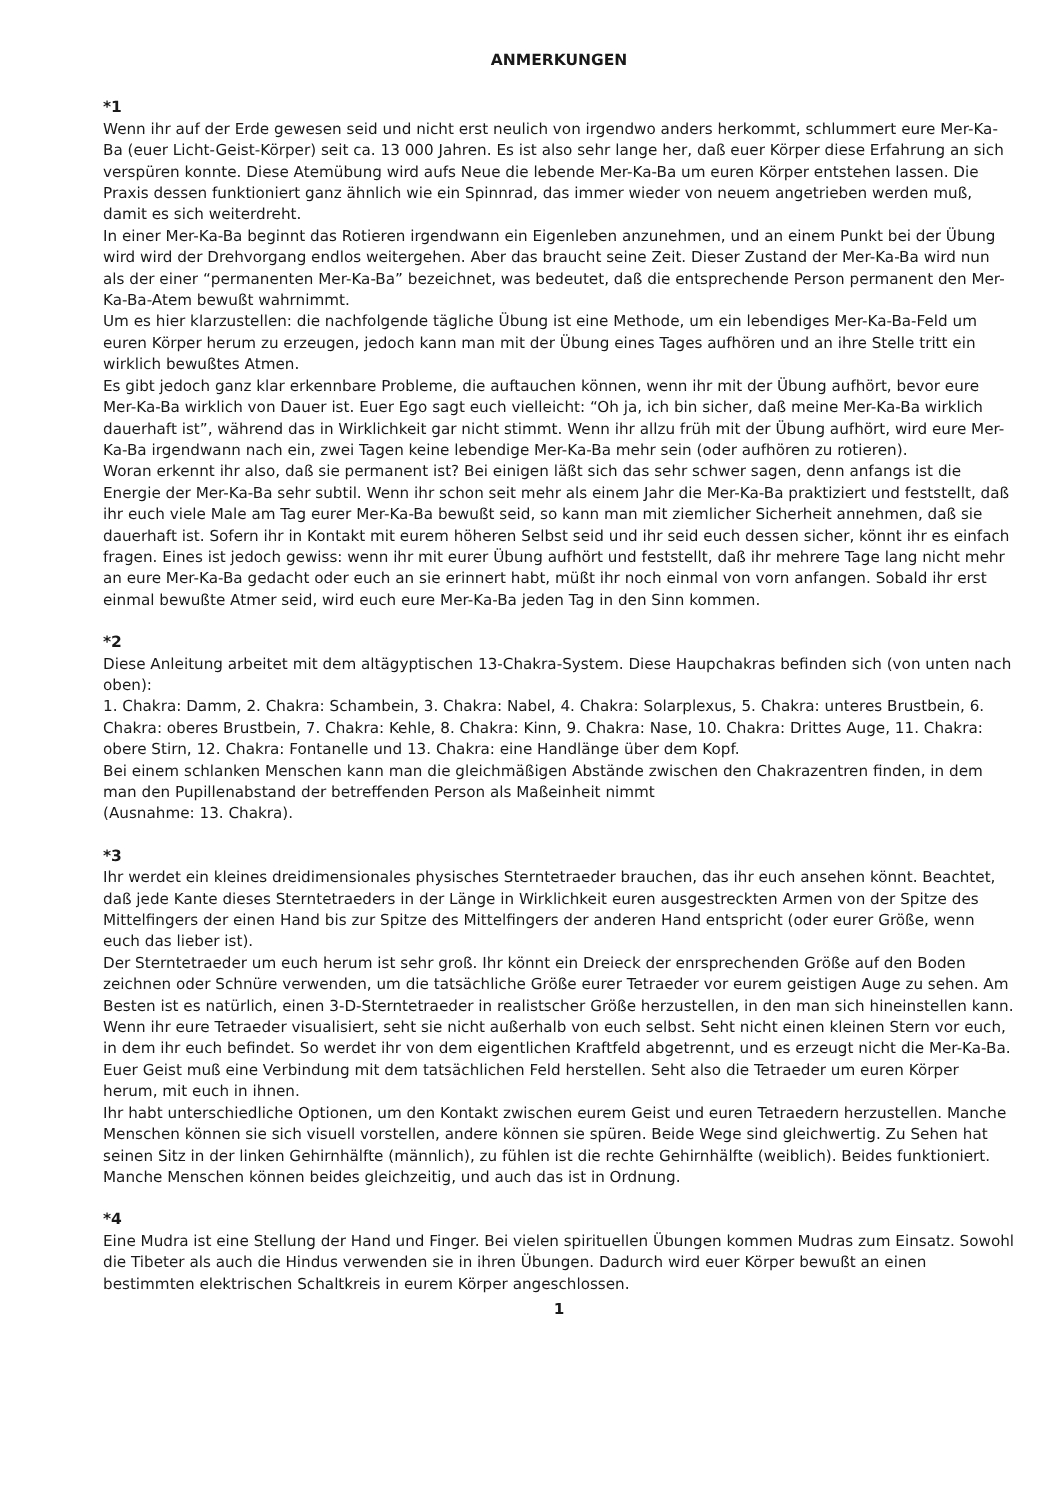ANMERKUNGEN
*1
Wenn ihr auf der Erde gewesen seid und nicht erst neulich von irgendwo anders herkommt, schlummert eure Mer-Ka-Ba (euer Licht-Geist-Körper) seit ca. 13 000 Jahren. Es ist also sehr lange her, daß euer Körper diese Erfahrung an sich verspüren konnte. Diese Atemübung wird aufs Neue die lebende Mer-Ka-Ba um euren Körper entstehen lassen. Die Praxis dessen funktioniert ganz ähnlich wie ein Spinnrad, das immer wieder von neuem angetrieben werden muß, damit es sich weiterdreht.
In einer Mer-Ka-Ba beginnt das Rotieren irgendwann ein Eigenleben anzunehmen, und an einem Punkt bei der Übung wird wird der Drehvorgang endlos weitergehen. Aber das braucht seine Zeit. Dieser Zustand der Mer-Ka-Ba wird nun als der einer “permanenten Mer-Ka-Ba” bezeichnet, was bedeutet, daß die entsprechende Person permanent den Mer-Ka-Ba-Atem bewußt wahrnimmt.
Um es hier klarzustellen: die nachfolgende tägliche Übung ist eine Methode, um ein lebendiges Mer-Ka-Ba-Feld um euren Körper herum zu erzeugen, jedoch kann man mit der Übung eines Tages aufhören und an ihre Stelle tritt ein wirklich bewußtes Atmen.
Es gibt jedoch ganz klar erkennbare Probleme, die auftauchen können, wenn ihr mit der Übung aufhört, bevor eure Mer-Ka-Ba wirklich von Dauer ist. Euer Ego sagt euch vielleicht: “Oh ja, ich bin sicher, daß meine Mer-Ka-Ba wirklich dauerhaft ist”, während das in Wirklichkeit gar nicht stimmt. Wenn ihr allzu früh mit der Übung aufhört, wird eure Mer-Ka-Ba irgendwann nach ein, zwei Tagen keine lebendige Mer-Ka-Ba mehr sein (oder aufhören zu rotieren).
Woran erkennt ihr also, daß sie permanent ist? Bei einigen läßt sich das sehr schwer sagen, denn anfangs ist die Energie der Mer-Ka-Ba sehr subtil. Wenn ihr schon seit mehr als einem Jahr die Mer-Ka-Ba praktiziert und feststellt, daß ihr euch viele Male am Tag eurer Mer-Ka-Ba bewußt seid, so kann man mit ziemlicher Sicherheit annehmen, daß sie dauerhaft ist. Sofern ihr in Kontakt mit eurem höheren Selbst seid und ihr seid euch dessen sicher, könnt ihr es einfach fragen. Eines ist jedoch gewiss: wenn ihr mit eurer Übung aufhört und feststellt, daß ihr mehrere Tage lang nicht mehr an eure Mer-Ka-Ba gedacht oder euch an sie erinnert habt, müßt ihr noch einmal von vorn anfangen. Sobald ihr erst einmal bewußte Atmer seid, wird euch eure Mer-Ka-Ba jeden Tag in den Sinn kommen.
*2
Diese Anleitung arbeitet mit dem altägyptischen 13-Chakra-System. Diese Haupchakras befinden sich (von unten nach oben):
1. Chakra: Damm, 2. Chakra: Schambein, 3. Chakra: Nabel, 4. Chakra: Solarplexus, 5. Chakra: unteres Brustbein, 6. Chakra: oberes Brustbein, 7. Chakra: Kehle, 8. Chakra: Kinn, 9. Chakra: Nase, 10. Chakra: Drittes Auge, 11. Chakra: obere Stirn, 12. Chakra: Fontanelle und 13. Chakra: eine Handlänge über dem Kopf.
Bei einem schlanken Menschen kann man die gleichmäßigen Abstände zwischen den Chakrazentren finden, in dem man den Pupillenabstand der betreffenden Person als Maßeinheit nimmt
(Ausnahme: 13. Chakra).
*3
Ihr werdet ein kleines dreidimensionales physisches Sterntetraeder brauchen, das ihr euch ansehen könnt. Beachtet, daß jede Kante dieses Sterntetraeders in der Länge in Wirklichkeit euren ausgestreckten Armen von der Spitze des Mittelfingers der einen Hand bis zur Spitze des Mittelfingers der anderen Hand entspricht (oder eurer Größe, wenn euch das lieber ist).
Der Sterntetraeder um euch herum ist sehr groß. Ihr könnt ein Dreieck der enrsprechenden Größe auf den Boden zeichnen oder Schnüre verwenden, um die tatsächliche Größe eurer Tetraeder vor eurem geistigen Auge zu sehen. Am Besten ist es natürlich, einen 3-D-Sterntetraeder in realistscher Größe herzustellen, in den man sich hineinstellen kann.
Wenn ihr eure Tetraeder visualisiert, seht sie nicht außerhalb von euch selbst. Seht nicht einen kleinen Stern vor euch, in dem ihr euch befindet. So werdet ihr von dem eigentlichen Kraftfeld abgetrennt, und es erzeugt nicht die Mer-Ka-Ba. Euer Geist muß eine Verbindung mit dem tatsächlichen Feld herstellen. Seht also die Tetraeder um euren Körper herum, mit euch in ihnen.
Ihr habt unterschiedliche Optionen, um den Kontakt zwischen eurem Geist und euren Tetraedern herzustellen. Manche Menschen können sie sich visuell vorstellen, andere können sie spüren. Beide Wege sind gleichwertig. Zu Sehen hat seinen Sitz in der linken Gehirnhälfte (männlich), zu fühlen ist die rechte Gehirnhälfte (weiblich). Beides funktioniert. Manche Menschen können beides gleichzeitig, und auch das ist in Ordnung.
*4
Eine Mudra ist eine Stellung der Hand und Finger. Bei vielen spirituellen Übungen kommen Mudras zum Einsatz. Sowohl die Tibeter als auch die Hindus verwenden sie in ihren Übungen. Dadurch wird euer Körper bewußt an einen bestimmten elektrischen Schaltkreis in eurem Körper angeschlossen.
1